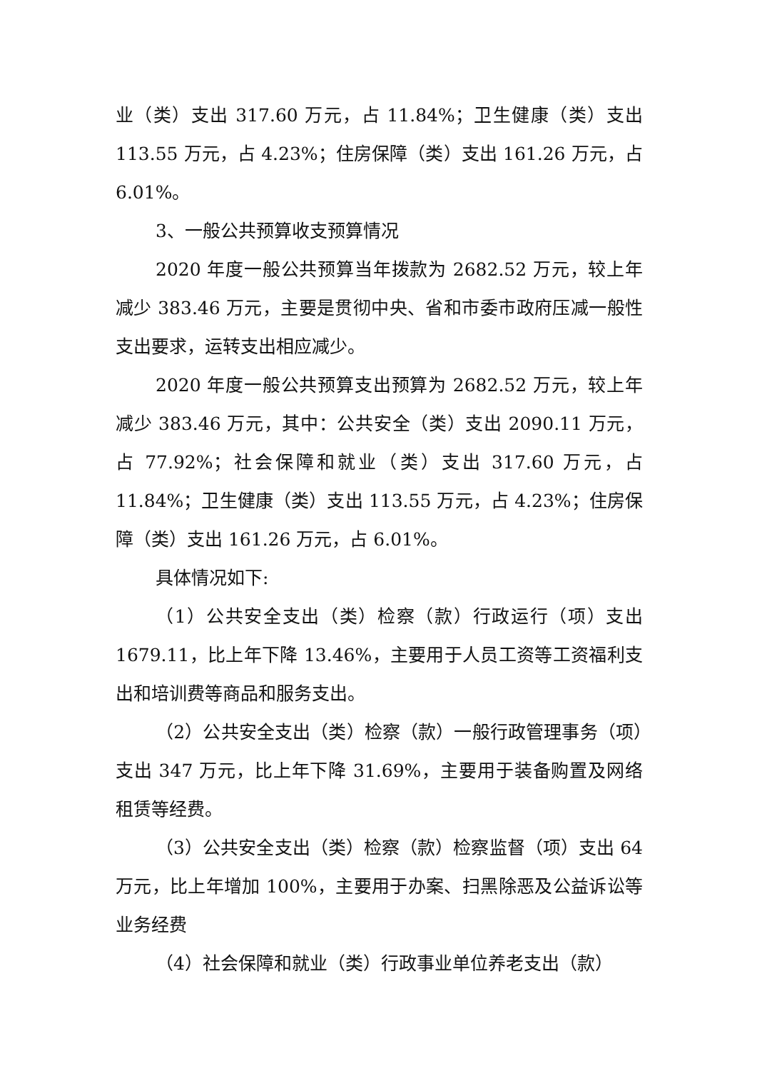业（类）支出 317.60 万元，占 11.84%；卫生健康（类）支出 113.55 万元，占 4.23%；住房保障（类）支出 161.26 万元，占 6.01%。
3、一般公共预算收支预算情况
2020 年度一般公共预算当年拨款为 2682.52 万元，较上年减少 383.46 万元，主要是贯彻中央、省和市委市政府压减一般性支出要求，运转支出相应减少。
2020 年度一般公共预算支出预算为 2682.52 万元，较上年减少 383.46 万元，其中：公共安全（类）支出 2090.11 万元，占 77.92%；社会保障和就业（类）支出 317.60 万元，占 11.84%；卫生健康（类）支出 113.55 万元，占 4.23%；住房保障（类）支出 161.26 万元，占 6.01%。
具体情况如下:
（1）公共安全支出（类）检察（款）行政运行（项）支出 1679.11，比上年下降 13.46%，主要用于人员工资等工资福利支出和培训费等商品和服务支出。
（2）公共安全支出（类）检察（款）一般行政管理事务（项）支出 347 万元，比上年下降 31.69%，主要用于装备购置及网络租赁等经费。
（3）公共安全支出（类）检察（款）检察监督（项）支出 64 万元，比上年增加 100%，主要用于办案、扫黑除恶及公益诉讼等业务经费
（4）社会保障和就业（类）行政事业单位养老支出（款）